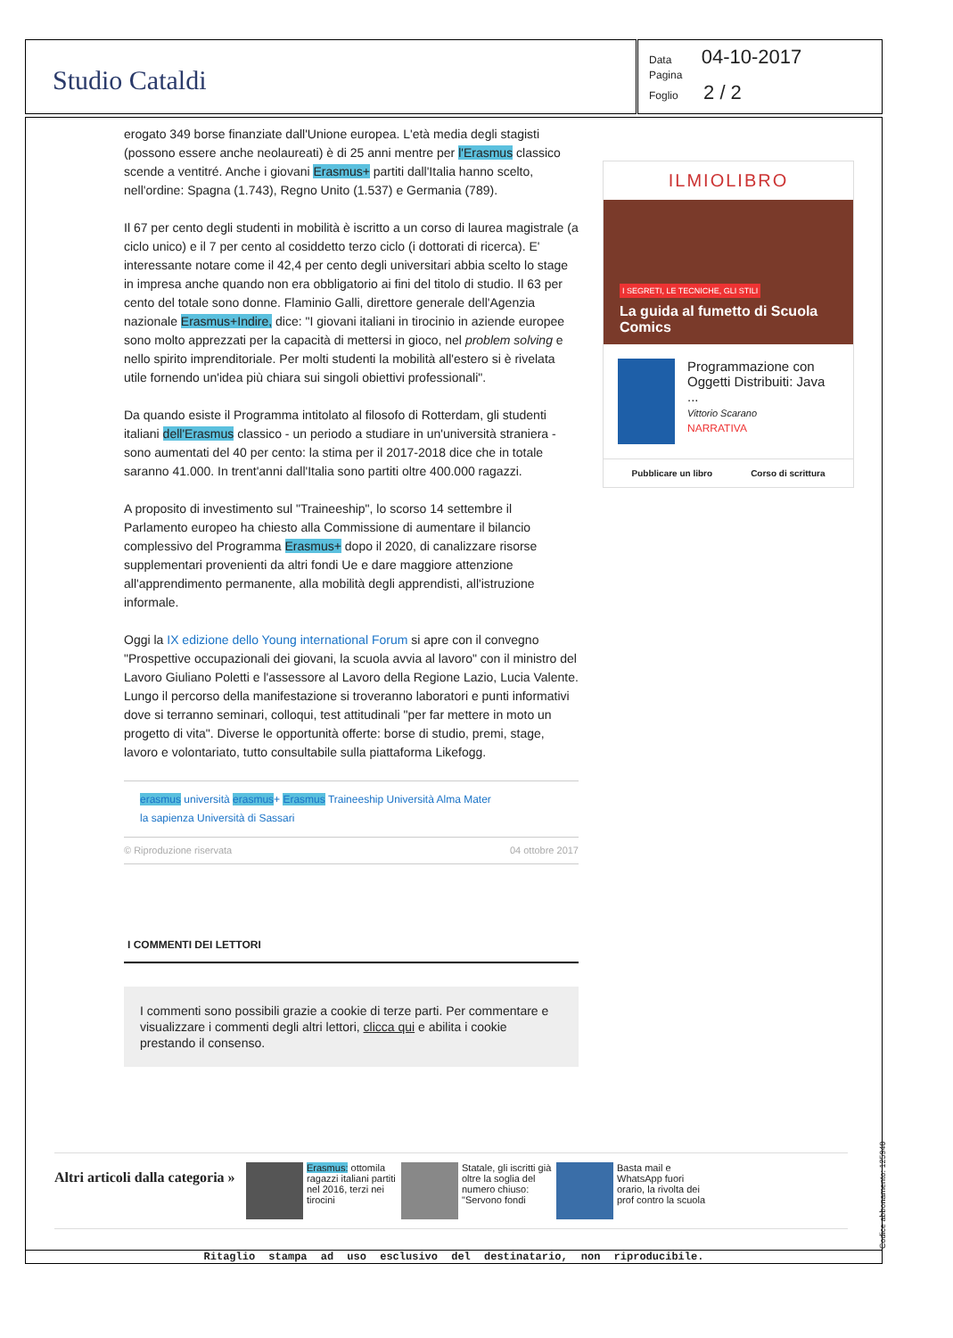Studio Cataldi
Data 04-10-2017
Pagina
Foglio 2 / 2
erogato 349 borse finanziate dall'Unione europea. L'età media degli stagisti (possono essere anche neolaureati) è di 25 anni mentre per l'Erasmus classico scende a ventitré. Anche i giovani Erasmus+ partiti dall'Italia hanno scelto, nell'ordine: Spagna (1.743), Regno Unito (1.537) e Germania (789).
Il 67 per cento degli studenti in mobilità è iscritto a un corso di laurea magistrale (a ciclo unico) e il 7 per cento al cosiddetto terzo ciclo (i dottorati di ricerca). E' interessante notare come il 42,4 per cento degli universitari abbia scelto lo stage in impresa anche quando non era obbligatorio ai fini del titolo di studio. Il 63 per cento del totale sono donne. Flaminio Galli, direttore generale dell'Agenzia nazionale Erasmus+Indire, dice: "I giovani italiani in tirocinio in aziende europee sono molto apprezzati per la capacità di mettersi in gioco, nel problem solving e nello spirito imprenditoriale. Per molti studenti la mobilità all'estero si è rivelata utile fornendo un'idea più chiara sui singoli obiettivi professionali".
Da quando esiste il Programma intitolato al filosofo di Rotterdam, gli studenti italiani dell'Erasmus classico - un periodo a studiare in un'università straniera - sono aumentati del 40 per cento: la stima per il 2017-2018 dice che in totale saranno 41.000. In trent'anni dall'Italia sono partiti oltre 400.000 ragazzi.
A proposito di investimento sul "Traineeship", lo scorso 14 settembre il Parlamento europeo ha chiesto alla Commissione di aumentare il bilancio complessivo del Programma Erasmus+ dopo il 2020, di canalizzare risorse supplementari provenienti da altri fondi Ue e dare maggiore attenzione all'apprendimento permanente, alla mobilità degli apprendisti, all'istruzione informale.
Oggi la IX edizione dello Young international Forum si apre con il convegno "Prospettive occupazionali dei giovani, la scuola avvia al lavoro" con il ministro del Lavoro Giuliano Poletti e l'assessore al Lavoro della Regione Lazio, Lucia Valente. Lungo il percorso della manifestazione si troveranno laboratori e punti informativi dove si terranno seminari, colloqui, test attitudinali "per far mettere in moto un progetto di vita". Diverse le opportunità offerte: borse di studio, premi, stage, lavoro e volontariato, tutto consultabile sulla piattaforma Likefogg.
erasmus università erasmus+ Erasmus Traineeship Università Alma Mater
la sapienza Università di Sassari
© Riproduzione riservata 04 ottobre 2017
I COMMENTI DEI LETTORI
I commenti sono possibili grazie a cookie di terze parti. Per commentare e visualizzare i commenti degli altri lettori, clicca qui e abilita i cookie prestando il consenso.
ILMIOLIBRO
I SEGRETI, LE TECNICHE, GLI STILI
La guida al fumetto di Scuola Comics
Programmazione con Oggetti Distribuiti: Java ...
Vittorio Scarano
NARRATIVA
Pubblicare un libro Corso di scrittura
Altri articoli dalla categoria »
Erasmus: ottomila ragazzi italiani partiti nel 2016, terzi nei tirocini
Statale, gli iscritti già oltre la soglia del numero chiuso: "Servono fondi
Basta mail e WhatsApp fuori orario, la rivolta dei prof contro la scuola
Ritaglio stampa ad uso esclusivo del destinatario, non riproducibile.
Codice abbonamento: 125940